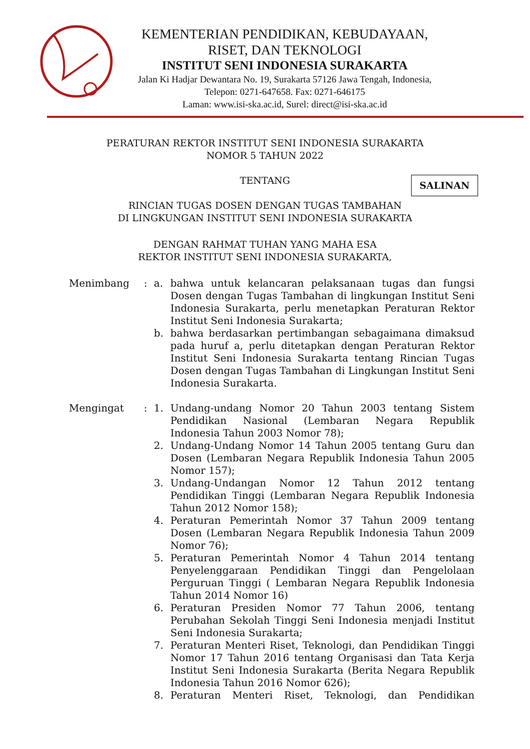KEMENTERIAN PENDIDIKAN, KEBUDAYAAN,
RISET, DAN TEKNOLOGI
INSTITUT SENI INDONESIA SURAKARTA
Jalan Ki Hadjar Dewantara No. 19, Surakarta 57126 Jawa Tengah, Indonesia,
Telepon: 0271-647658. Fax: 0271-646175
Laman: www.isi-ska.ac.id, Surel: direct@isi-ska.ac.id
PERATURAN REKTOR INSTITUT SENI INDONESIA SURAKARTA
NOMOR 5 TAHUN 2022
SALINAN
TENTANG
RINCIAN TUGAS DOSEN DENGAN TUGAS TAMBAHAN
DI LINGKUNGAN INSTITUT SENI INDONESIA SURAKARTA
DENGAN RAHMAT TUHAN YANG MAHA ESA
REKTOR INSTITUT SENI INDONESIA SURAKARTA,
Menimbang : a. bahwa untuk kelancaran pelaksanaan tugas dan fungsi Dosen dengan Tugas Tambahan di lingkungan Institut Seni Indonesia Surakarta, perlu menetapkan Peraturan Rektor Institut Seni Indonesia Surakarta;
b. bahwa berdasarkan pertimbangan sebagaimana dimaksud pada huruf a, perlu ditetapkan dengan Peraturan Rektor Institut Seni Indonesia Surakarta tentang Rincian Tugas Dosen dengan Tugas Tambahan di Lingkungan Institut Seni Indonesia Surakarta.
Mengingat : 1. Undang-undang Nomor 20 Tahun 2003 tentang Sistem Pendidikan Nasional (Lembaran Negara Republik Indonesia Tahun 2003 Nomor 78);
2. Undang-Undang Nomor 14 Tahun 2005 tentang Guru dan Dosen (Lembaran Negara Republik Indonesia Tahun 2005 Nomor 157);
3. Undang-Undangan Nomor 12 Tahun 2012 tentang Pendidikan Tinggi (Lembaran Negara Republik Indonesia Tahun 2012 Nomor 158);
4. Peraturan Pemerintah Nomor 37 Tahun 2009 tentang Dosen (Lembaran Negara Republik Indonesia Tahun 2009 Nomor 76);
5. Peraturan Pemerintah Nomor 4 Tahun 2014 tentang Penyelenggaraan Pendidikan Tinggi dan Pengelolaan Perguruan Tinggi ( Lembaran Negara Republik Indonesia Tahun 2014 Nomor 16)
6. Peraturan Presiden Nomor 77 Tahun 2006, tentang Perubahan Sekolah Tinggi Seni Indonesia menjadi Institut Seni Indonesia Surakarta;
7. Peraturan Menteri Riset, Teknologi, dan Pendidikan Tinggi Nomor 17 Tahun 2016 tentang Organisasi dan Tata Kerja Institut Seni Indonesia Surakarta (Berita Negara Republik Indonesia Tahun 2016 Nomor 626);
8. Peraturan Menteri Riset, Teknologi, dan Pendidikan